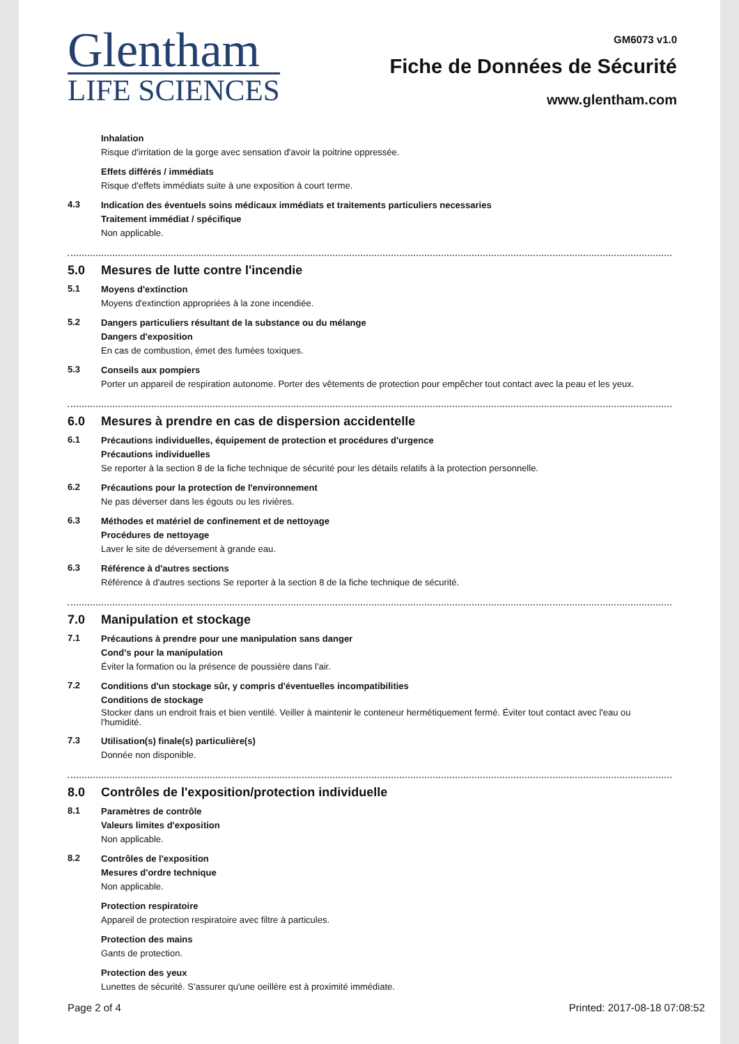Glentham
LIFE SCIENCES
GM6073 v1.0
Fiche de Données de Sécurité
www.glentham.com
Inhalation
Risque d'irritation de la gorge avec sensation d'avoir la poitrine oppressée.
Effets différés / immédiats
Risque d'effets immédiats suite à une exposition à court terme.
4.3
Indication des éventuels soins médicaux immédiats et traitements particuliers necessaries
Traitement immédiat / spécifique
Non applicable.
5.0 Mesures de lutte contre l'incendie
5.1
Moyens d'extinction
Moyens d'extinction appropriées à la zone incendiée.
5.2
Dangers particuliers résultant de la substance ou du mélange
Dangers d'exposition
En cas de combustion, émet des fumées toxiques.
5.3
Conseils aux pompiers
Porter un appareil de respiration autonome. Porter des vêtements de protection pour empêcher tout contact avec la peau et les yeux.
6.0 Mesures à prendre en cas de dispersion accidentelle
6.1
Précautions individuelles, équipement de protection et procédures d'urgence
Précautions individuelles
Se reporter à la section 8 de la fiche technique de sécurité pour les détails relatifs à la protection personnelle.
6.2
Précautions pour la protection de l'environnement
Ne pas déverser dans les égouts ou les rivières.
6.3
Méthodes et matériel de confinement et de nettoyage
Procédures de nettoyage
Laver le site de déversement à grande eau.
6.3
Référence à d'autres sections
Référence à d'autres sections Se reporter à la section 8 de la fiche technique de sécurité.
7.0 Manipulation et stockage
7.1
Précautions à prendre pour une manipulation sans danger
Cond's pour la manipulation
Éviter la formation ou la présence de poussière dans l'air.
7.2
Conditions d'un stockage sûr, y compris d'éventuelles incompatibilities
Conditions de stockage
Stocker dans un endroit frais et bien ventilé. Veiller à maintenir le conteneur hermétiquement fermé. Éviter tout contact avec l'eau ou l'humidité.
7.3
Utilisation(s) finale(s) particulière(s)
Donnée non disponible.
8.0 Contrôles de l'exposition/protection individuelle
8.1
Paramètres de contrôle
Valeurs limites d'exposition
Non applicable.
8.2
Contrôles de l'exposition
Mesures d'ordre technique
Non applicable.
Protection respiratoire
Appareil de protection respiratoire avec filtre à particules.
Protection des mains
Gants de protection.
Protection des yeux
Lunettes de sécurité. S'assurer qu'une oeillère est à proximité immédiate.
Page 2 of 4 Printed: 2017-08-18 07:08:52